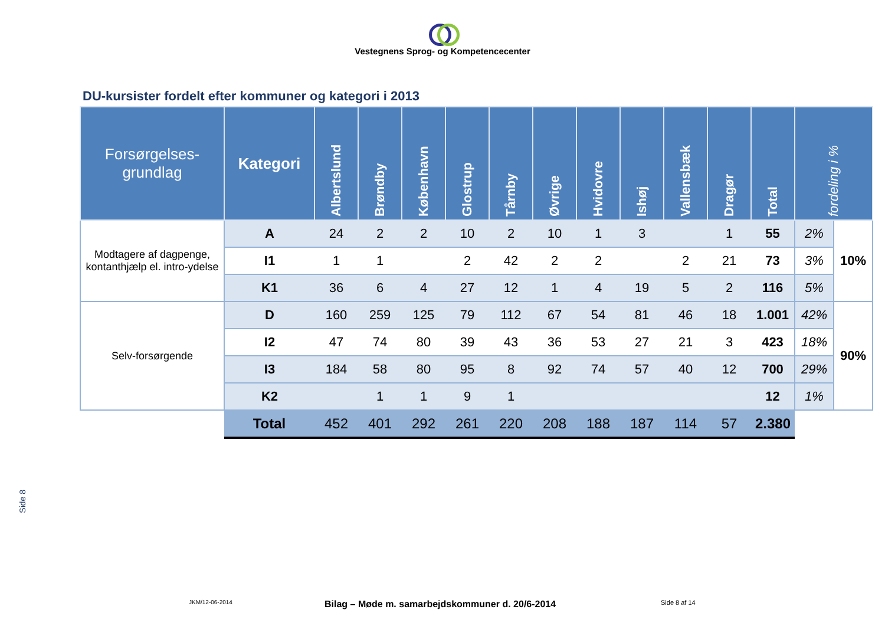Vestegnens Sprog- og Kompetencecenter
DU-kursister fordelt efter kommuner og kategori i 2013
| Forsørgelses- grundlag | Kategori | Albertslund | Brøndby | København | Glostrup | Tårnby | Øvrige | Hvidovre | Ishøj | Vallensbæk | Dragør | Total | fordeling i % | |
| --- | --- | --- | --- | --- | --- | --- | --- | --- | --- | --- | --- | --- | --- | --- |
| Modtagere af dagpenge, kontanthjælp el. intro-ydelse | A | 24 | 2 | 2 | 10 | 2 | 10 | 1 | 3 | | 1 | 55 | 2% | 10% |
| | I1 | 1 | 1 | | 2 | 42 | 2 | 2 | | 2 | 21 | 73 | 3% | |
| | K1 | 36 | 6 | 4 | 27 | 12 | 1 | 4 | 19 | 5 | 2 | 116 | 5% | |
| Selv-forsørgende | D | 160 | 259 | 125 | 79 | 112 | 67 | 54 | 81 | 46 | 18 | 1.001 | 42% | 90% |
| | I2 | 47 | 74 | 80 | 39 | 43 | 36 | 53 | 27 | 21 | 3 | 423 | 18% | |
| | I3 | 184 | 58 | 80 | 95 | 8 | 92 | 74 | 57 | 40 | 12 | 700 | 29% | |
| | K2 | | 1 | 1 | 9 | 1 | | | | | | 12 | 1% | |
| | Total | 452 | 401 | 292 | 261 | 220 | 208 | 188 | 187 | 114 | 57 | 2.380 | | |
Side 8
JKM/12-06-2014
Bilag – Møde m. samarbejdskommuner d. 20/6-2014
Side 8 af 14